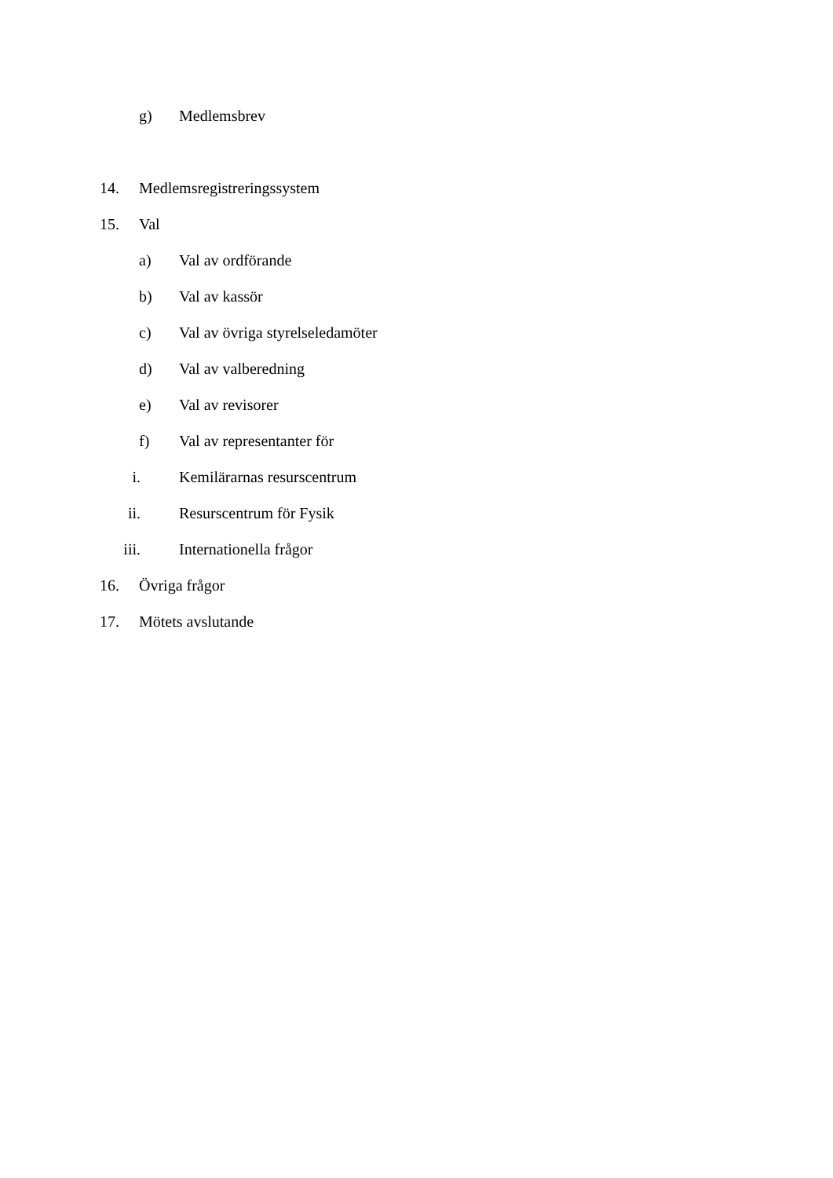g) Medlemsbrev
14. Medlemsregistreringssystem
15. Val
a) Val av ordförande
b) Val av kassör
c) Val av övriga styrelseledamöter
d) Val av valberedning
e) Val av revisorer
f) Val av representanter för
i. Kemilärarnas resurscentrum
ii. Resurscentrum för Fysik
iii. Internationella frågor
16. Övriga frågor
17. Mötets avslutande